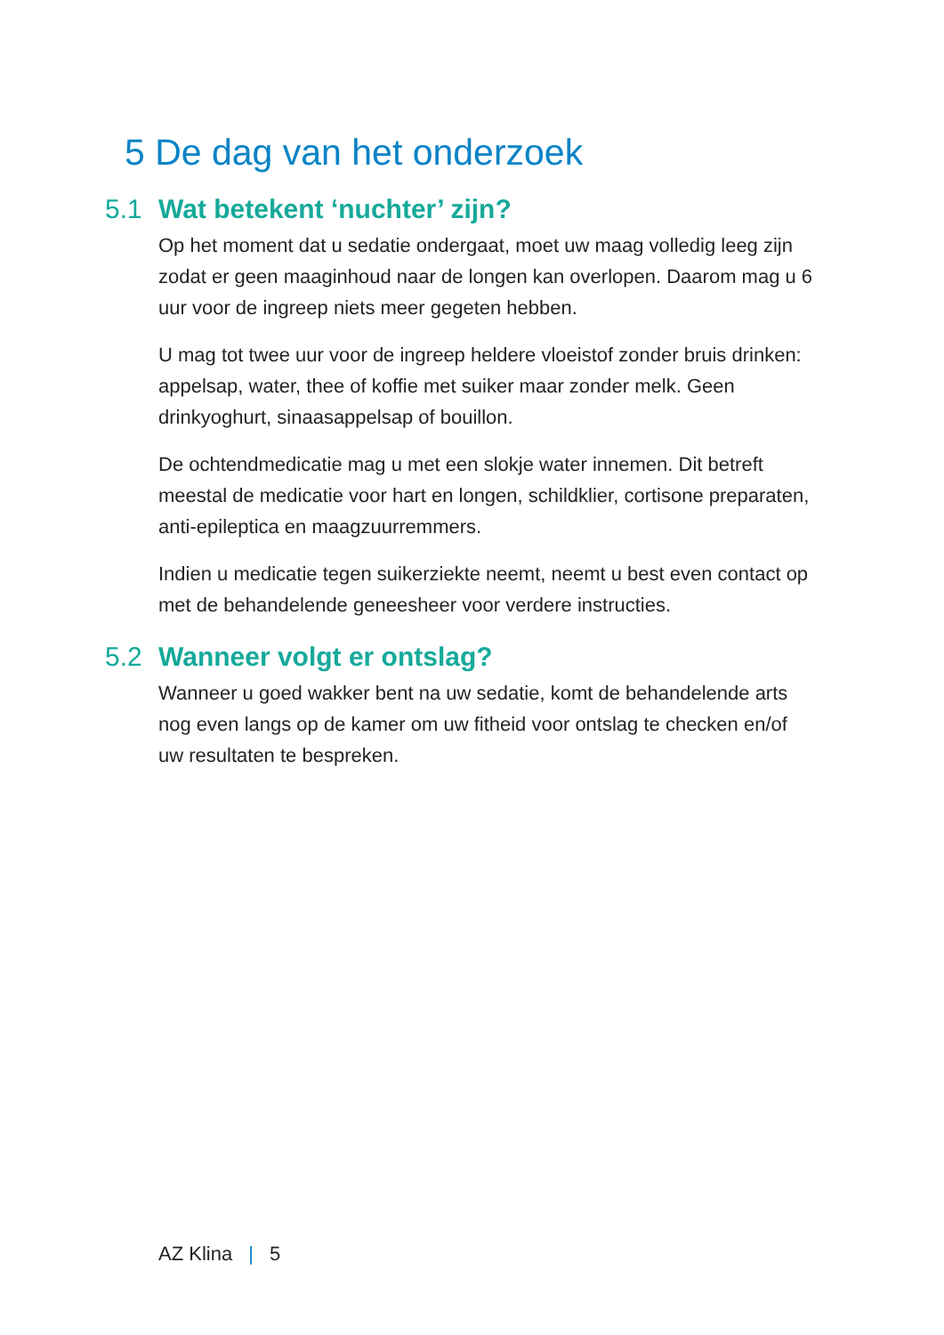5 De dag van het onderzoek
5.1 Wat betekent ‘nuchter’ zijn?
Op het moment dat u sedatie ondergaat, moet uw maag volledig leeg zijn zodat er geen maaginhoud naar de longen kan overlopen. Daarom mag u 6 uur voor de ingreep niets meer gegeten hebben.
U mag tot twee uur voor de ingreep heldere vloeistof zonder bruis drinken: appelsap, water, thee of koffie met suiker maar zonder melk. Geen drinkyoghurt, sinaasappelsap of bouillon.
De ochtendmedicatie mag u met een slokje water innemen. Dit betreft meestal de medicatie voor hart en longen, schildklier, cortisone preparaten, anti-epileptica en maagzuurremmers.
Indien u medicatie tegen suikerziekte neemt, neemt u best even contact op met de behandelende geneesheer voor verdere instructies.
5.2 Wanneer volgt er ontslag?
Wanneer u goed wakker bent na uw sedatie, komt de behandelende arts nog even langs op de kamer om uw fitheid voor ontslag te checken en/of uw resultaten te bespreken.
AZ Klina | 5